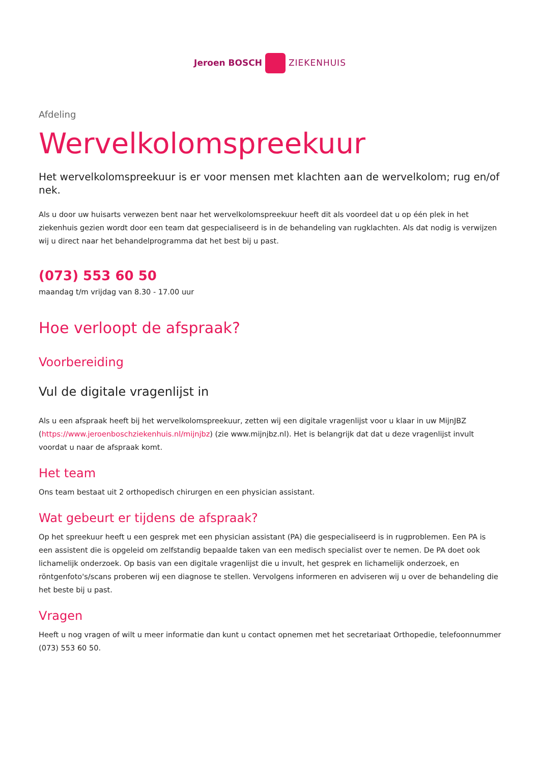Jeroen BOSCH ZIEKENHUIS
Afdeling
Wervelkolomspreekuur
Het wervelkolomspreekuur is er voor mensen met klachten aan de wervelkolom; rug en/of nek.
Als u door uw huisarts verwezen bent naar het wervelkolomspreekuur heeft dit als voordeel dat u op één plek in het ziekenhuis gezien wordt door een team dat gespecialiseerd is in de behandeling van rugklachten. Als dat nodig is verwijzen wij u direct naar het behandelprogramma dat het best bij u past.
(073) 553 60 50
maandag t/m vrijdag van 8.30 - 17.00 uur
Hoe verloopt de afspraak?
Voorbereiding
Vul de digitale vragenlijst in
Als u een afspraak heeft bij het wervelkolomspreekuur, zetten wij een digitale vragenlijst voor u klaar in uw MijnJBZ (https://www.jeroenboschziekenhuis.nl/mijnjbz) (zie www.mijnjbz.nl). Het is belangrijk dat dat u deze vragenlijst invult voordat u naar de afspraak komt.
Het team
Ons team bestaat uit 2 orthopedisch chirurgen en een physician assistant.
Wat gebeurt er tijdens de afspraak?
Op het spreekuur heeft u een gesprek met een physician assistant (PA) die gespecialiseerd is in rugproblemen. Een PA is een assistent die is opgeleid om zelfstandig bepaalde taken van een medisch specialist over te nemen. De PA doet ook lichamelijk onderzoek. Op basis van een digitale vragenlijst die u invult, het gesprek en lichamelijk onderzoek, en röntgenfoto's/scans proberen wij een diagnose te stellen. Vervolgens informeren en adviseren wij u over de behandeling die het beste bij u past.
Vragen
Heeft u nog vragen of wilt u meer informatie dan kunt u contact opnemen met het secretariaat Orthopedie, telefoonnummer (073) 553 60 50.